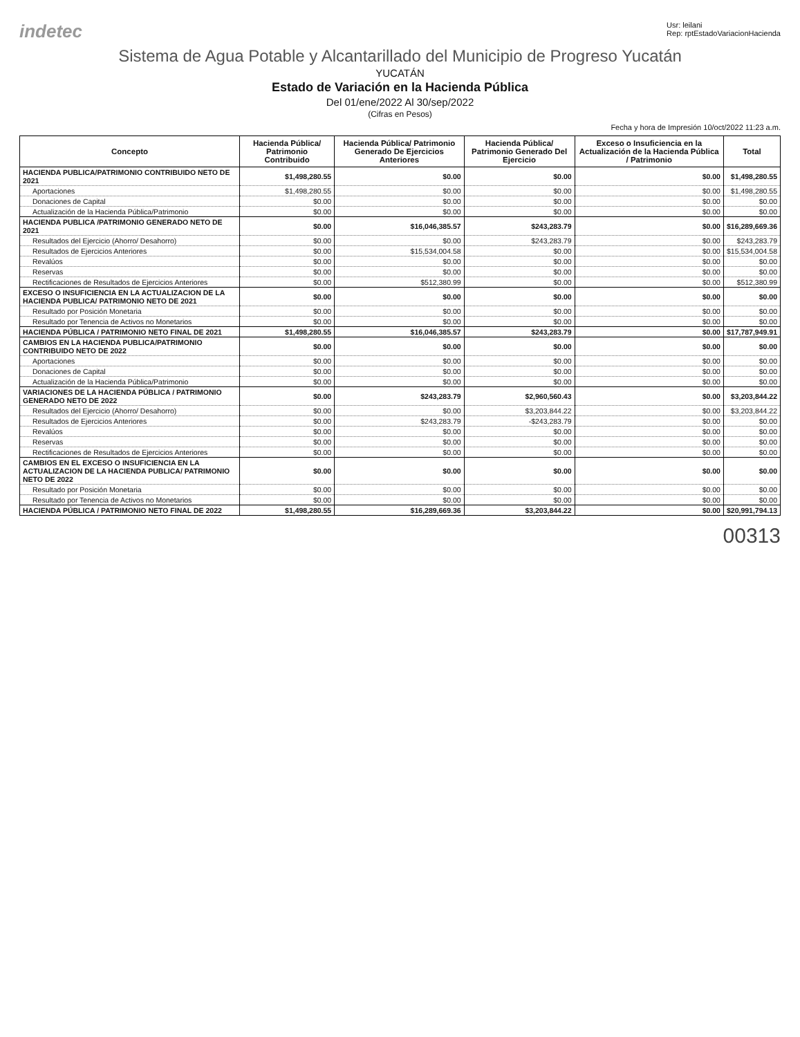indetec Usr: leilani
Rep: rptEstadoVariacionHacienda
Sistema de Agua Potable y Alcantarillado del Municipio de Progreso Yucatán
YUCATÁN
Estado de Variación en la Hacienda Pública
Del 01/ene/2022 Al 30/sep/2022
(Cifras en Pesos)
Fecha y hora de Impresión 10/oct/2022 11:23 a.m.
| Concepto | Hacienda Pública/ Patrimonio Contribuido | Hacienda Pública/ Patrimonio Generado De Ejercicios Anteriores | Hacienda Pública/ Patrimonio Generado Del Ejercicio | Exceso o Insuficiencia en la Actualización de la Hacienda Pública / Patrimonio | Total |
| --- | --- | --- | --- | --- | --- |
| HACIENDA PUBLICA/PATRIMONIO CONTRIBUIDO NETO DE 2021 | $1,498,280.55 | $0.00 | $0.00 | $0.00 | $1,498,280.55 |
| Aportaciones | $1,498,280.55 | $0.00 | $0.00 | $0.00 | $1,498,280.55 |
| Donaciones de Capital | $0.00 | $0.00 | $0.00 | $0.00 | $0.00 |
| Actualización de la Hacienda Pública/Patrimonio | $0.00 | $0.00 | $0.00 | $0.00 | $0.00 |
| HACIENDA PUBLICA /PATRIMONIO GENERADO NETO DE 2021 | $0.00 | $16,046,385.57 | $243,283.79 | $0.00 | $16,289,669.36 |
| Resultados del Ejercicio (Ahorro/ Desahorro) | $0.00 | $0.00 | $243,283.79 | $0.00 | $243,283.79 |
| Resultados de Ejercicios Anteriores | $0.00 | $15,534,004.58 | $0.00 | $0.00 | $15,534,004.58 |
| Revalúos | $0.00 | $0.00 | $0.00 | $0.00 | $0.00 |
| Reservas | $0.00 | $0.00 | $0.00 | $0.00 | $0.00 |
| Rectificaciones de Resultados de Ejercicios Anteriores | $0.00 | $512,380.99 | $0.00 | $0.00 | $512,380.99 |
| EXCESO O INSUFICIENCIA EN LA ACTUALIZACION DE LA HACIENDA PUBLICA/ PATRIMONIO NETO DE 2021 | $0.00 | $0.00 | $0.00 | $0.00 | $0.00 |
| Resultado por Posición Monetaria | $0.00 | $0.00 | $0.00 | $0.00 | $0.00 |
| Resultado por Tenencia de Activos no Monetarios | $0.00 | $0.00 | $0.00 | $0.00 | $0.00 |
| HACIENDA PÚBLICA / PATRIMONIO NETO FINAL DE 2021 | $1,498,280.55 | $16,046,385.57 | $243,283.79 | $0.00 | $17,787,949.91 |
| CAMBIOS EN LA HACIENDA PUBLICA/PATRIMONIO CONTRIBUIDO NETO DE 2022 | $0.00 | $0.00 | $0.00 | $0.00 | $0.00 |
| Aportaciones | $0.00 | $0.00 | $0.00 | $0.00 | $0.00 |
| Donaciones de Capital | $0.00 | $0.00 | $0.00 | $0.00 | $0.00 |
| Actualización de la Hacienda Pública/Patrimonio | $0.00 | $0.00 | $0.00 | $0.00 | $0.00 |
| VARIACIONES DE LA HACIENDA PÚBLICA / PATRIMONIO GENERADO NETO DE 2022 | $0.00 | $243,283.79 | $2,960,560.43 | $0.00 | $3,203,844.22 |
| Resultados del Ejercicio (Ahorro/ Desahorro) | $0.00 | $0.00 | $3,203,844.22 | $0.00 | $3,203,844.22 |
| Resultados de Ejercicios Anteriores | $0.00 | $243,283.79 | -$243,283.79 | $0.00 | $0.00 |
| Revalúos | $0.00 | $0.00 | $0.00 | $0.00 | $0.00 |
| Reservas | $0.00 | $0.00 | $0.00 | $0.00 | $0.00 |
| Rectificaciones de Resultados de Ejercicios Anteriores | $0.00 | $0.00 | $0.00 | $0.00 | $0.00 |
| CAMBIOS EN EL EXCESO O INSUFICIENCIA EN LA ACTUALIZACION DE LA HACIENDA PUBLICA/ PATRIMONIO NETO DE 2022 | $0.00 | $0.00 | $0.00 | $0.00 | $0.00 |
| Resultado por Posición Monetaria | $0.00 | $0.00 | $0.00 | $0.00 | $0.00 |
| Resultado por Tenencia de Activos no Monetarios | $0.00 | $0.00 | $0.00 | $0.00 | $0.00 |
| HACIENDA PÚBLICA / PATRIMONIO NETO FINAL DE 2022 | $1,498,280.55 | $16,289,669.36 | $3,203,844.22 | $0.00 | $20,991,794.13 |
00313